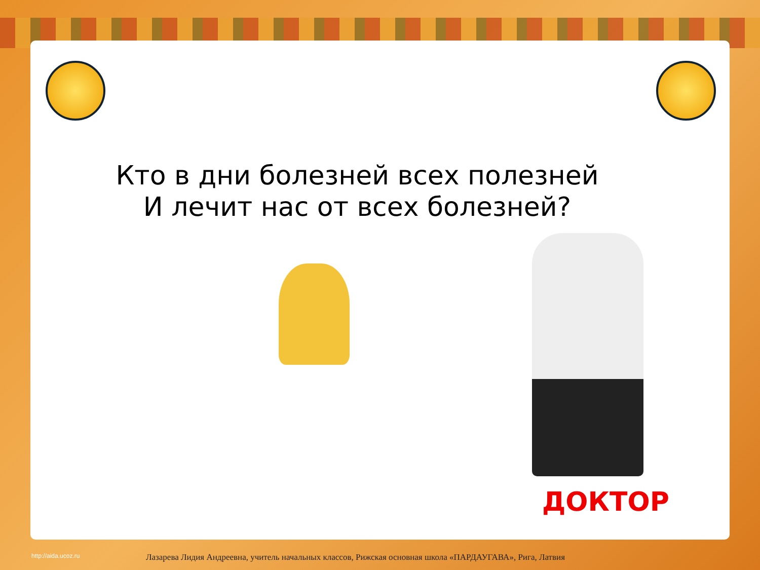Кто в дни болезней всех полезней
И лечит нас от всех болезней?
ДОКТОР
http://aida.ucoz.ru Лазарева Лидия Андреевна, учитель начальных классов, Рижская основная школа «ПАРДАУГАВА», Рига, Латвия